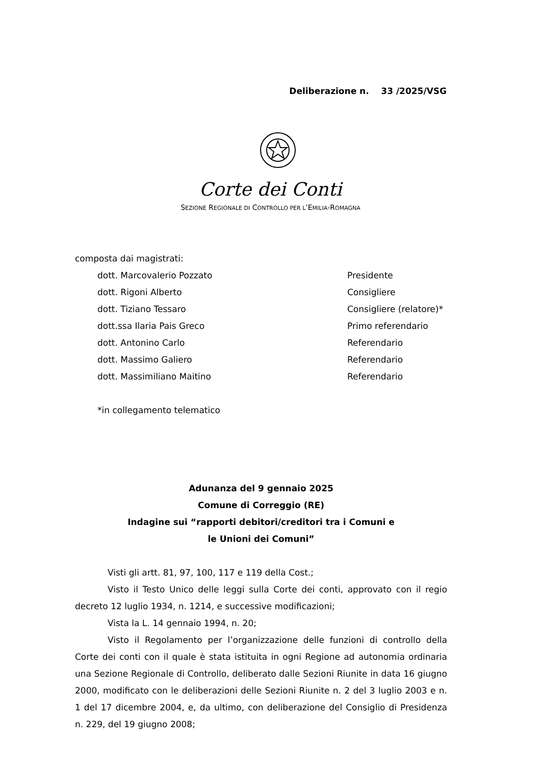Deliberazione n. 33 /2025/VSG
Corte dei Conti
SEZIONE REGIONALE DI CONTROLLO PER L’EMILIA-ROMAGNA
composta dai magistrati:
| dott. Marcovalerio Pozzato | Presidente |
| dott. Rigoni Alberto | Consigliere |
| dott. Tiziano Tessaro | Consigliere (relatore)* |
| dott.ssa Ilaria Pais Greco | Primo referendario |
| dott. Antonino Carlo | Referendario |
| dott. Massimo Galiero | Referendario |
| dott. Massimiliano Maitino | Referendario |
*in collegamento telematico
Adunanza del 9 gennaio 2025
Comune di Correggio (RE)
Indagine sui “rapporti debitori/creditori tra i Comuni e
le Unioni dei Comuni”
Visti gli artt. 81, 97, 100, 117 e 119 della Cost.;
Visto il Testo Unico delle leggi sulla Corte dei conti, approvato con il regio decreto 12 luglio 1934, n. 1214, e successive modificazioni;
Vista la L. 14 gennaio 1994, n. 20;
Visto il Regolamento per l’organizzazione delle funzioni di controllo della Corte dei conti con il quale è stata istituita in ogni Regione ad autonomia ordinaria una Sezione Regionale di Controllo, deliberato dalle Sezioni Riunite in data 16 giugno 2000, modificato con le deliberazioni delle Sezioni Riunite n. 2 del 3 luglio 2003 e n. 1 del 17 dicembre 2004, e, da ultimo, con deliberazione del Consiglio di Presidenza n. 229, del 19 giugno 2008;